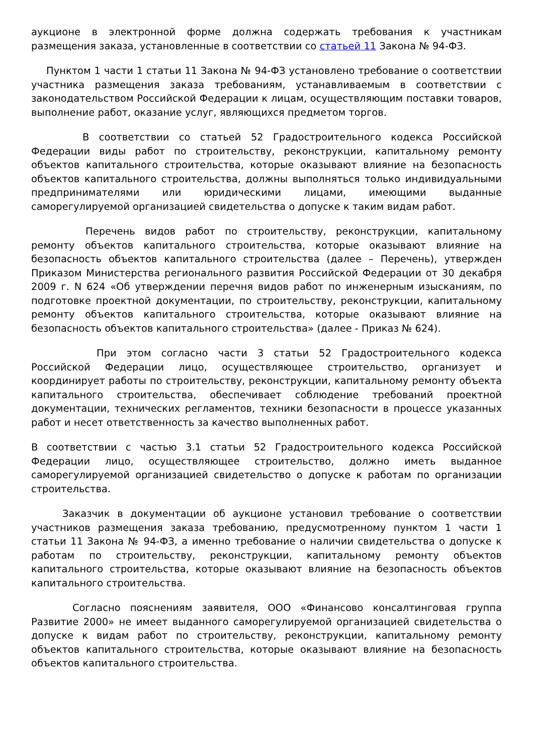аукционе в электронной форме должна содержать требования к участникам размещения заказа, установленные в соответствии со статьей 11 Закона № 94-ФЗ.
Пунктом 1 части 1 статьи 11 Закона № 94-ФЗ установлено требование о соответствии участника размещения заказа требованиям, устанавливаемым в соответствии с законодательством Российской Федерации к лицам, осуществляющим поставки товаров, выполнение работ, оказание услуг, являющихся предметом торгов.
В соответствии со статьей 52 Градостроительного кодекса Российской Федерации виды работ по строительству, реконструкции, капитальному ремонту объектов капитального строительства, которые оказывают влияние на безопасность объектов капитального строительства, должны выполняться только индивидуальными предпринимателями или юридическими лицами, имеющими выданные саморегулируемой организацией свидетельства о допуске к таким видам работ.
Перечень видов работ по строительству, реконструкции, капитальному ремонту объектов капитального строительства, которые оказывают влияние на безопасность объектов капитального строительства (далее – Перечень), утвержден Приказом Министерства регионального развития Российской Федерации от 30 декабря 2009 г. N 624 «Об утверждении перечня видов работ по инженерным изысканиям, по подготовке проектной документации, по строительству, реконструкции, капитальному ремонту объектов капитального строительства, которые оказывают влияние на безопасность объектов капитального строительства» (далее - Приказ № 624).
При этом согласно части 3 статьи 52 Градостроительного кодекса Российской Федерации лицо, осуществляющее строительство, организует и координирует работы по строительству, реконструкции, капитальному ремонту объекта капитального строительства, обеспечивает соблюдение требований проектной документации, технических регламентов, техники безопасности в процессе указанных работ и несет ответственность за качество выполненных работ.
В соответствии с частью 3.1 статьи 52 Градостроительного кодекса Российской Федерации лицо, осуществляющее строительство, должно иметь выданное саморегулируемой организацией свидетельство о допуске к работам по организации строительства.
Заказчик в документации об аукционе установил требование о соответствии участников размещения заказа требованию, предусмотренному пунктом 1 части 1 статьи 11 Закона № 94-ФЗ, а именно требование о наличии свидетельства о допуске к работам по строительству, реконструкции, капитальному ремонту объектов капитального строительства, которые оказывают влияние на безопасность объектов капитального строительства.
Согласно пояснениям заявителя, ООО «Финансово консалтинговая группа Развитие 2000» не имеет выданного саморегулируемой организацией свидетельства о допуске к видам работ по строительству, реконструкции, капитальному ремонту объектов капитального строительства, которые оказывают влияние на безопасность объектов капитального строительства.